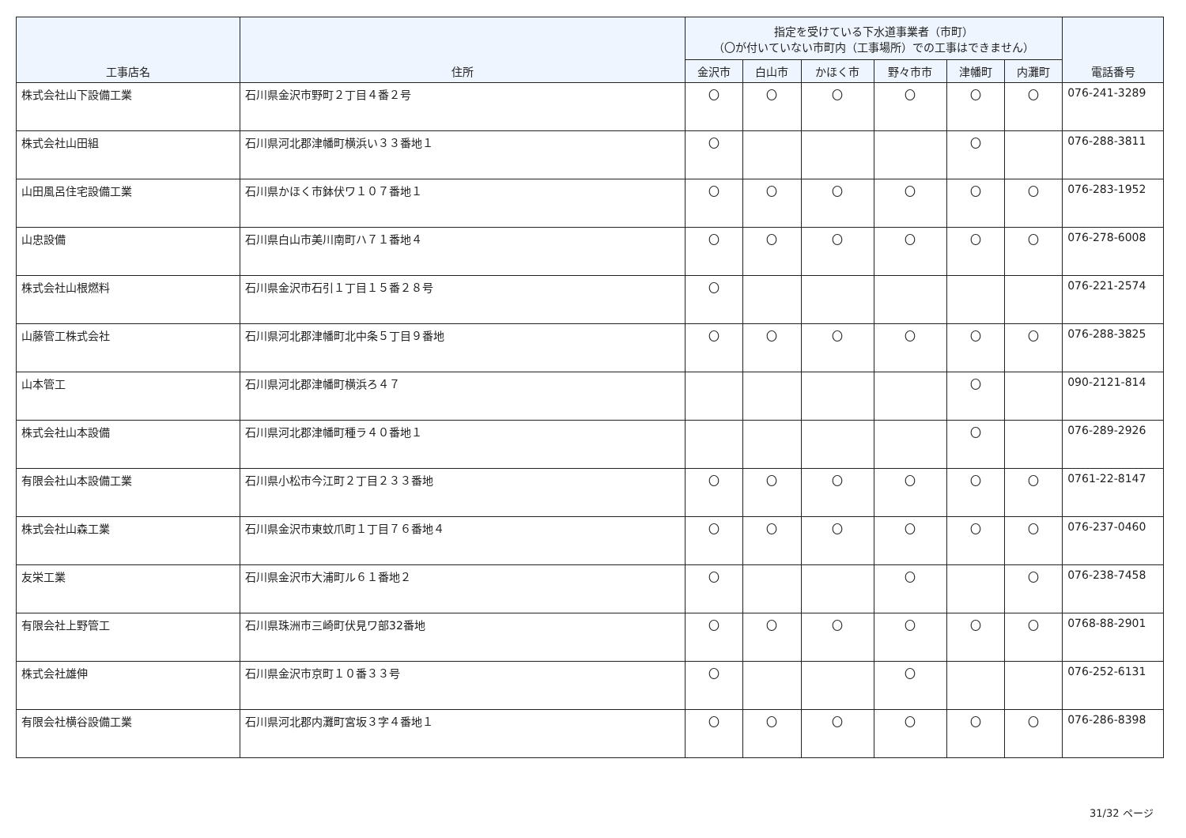| 工事店名 | 住所 | 指定を受けている下水道事業者（市町） （〇が付いていない市町内（工事場所）での工事はできません） | | | | | | 電話番号 |
| --- | --- | --- | --- | --- | --- | --- | --- | --- |
| | | 金沢市 | 白山市 | かほく市 | 野々市市 | 津幡町 | 内灘町 | |
| 株式会社山下設備工業 | 石川県金沢市野町２丁目４番２号 | 〇 | 〇 | 〇 | 〇 | 〇 | 〇 | 076-241-3289 |
| 株式会社山田組 | 石川県河北郡津幡町横浜い３３番地１ | 〇 | | | | 〇 | | 076-288-3811 |
| 山田風呂住宅設備工業 | 石川県かほく市鉢伏ワ１０７番地１ | 〇 | 〇 | 〇 | 〇 | 〇 | 〇 | 076-283-1952 |
| 山忠設備 | 石川県白山市美川南町ハ７１番地４ | 〇 | 〇 | 〇 | 〇 | 〇 | 〇 | 076-278-6008 |
| 株式会社山根燃料 | 石川県金沢市石引１丁目１５番２８号 | 〇 | | | | | | 076-221-2574 |
| 山藤管工株式会社 | 石川県河北郡津幡町北中条５丁目９番地 | 〇 | 〇 | 〇 | 〇 | 〇 | 〇 | 076-288-3825 |
| 山本管工 | 石川県河北郡津幡町横浜ろ４７ | | | | | 〇 | | 090-2121-814 |
| 株式会社山本設備 | 石川県河北郡津幡町種ラ４０番地１ | | | | | 〇 | | 076-289-2926 |
| 有限会社山本設備工業 | 石川県小松市今江町２丁目２３３番地 | 〇 | 〇 | 〇 | 〇 | 〇 | 〇 | 0761-22-8147 |
| 株式会社山森工業 | 石川県金沢市東蚊爪町１丁目７６番地４ | 〇 | 〇 | 〇 | 〇 | 〇 | 〇 | 076-237-0460 |
| 友栄工業 | 石川県金沢市大浦町ル６１番地２ | 〇 | | | 〇 | | 〇 | 076-238-7458 |
| 有限会社上野管工 | 石川県珠洲市三崎町伏見ワ部32番地 | 〇 | 〇 | 〇 | 〇 | 〇 | 〇 | 0768-88-2901 |
| 株式会社雄伸 | 石川県金沢市京町１０番３３号 | 〇 | | | 〇 | | | 076-252-6131 |
| 有限会社横谷設備工業 | 石川県河北郡内灘町宮坂３字４番地１ | 〇 | 〇 | 〇 | 〇 | 〇 | 〇 | 076-286-8398 |
31/32 ページ